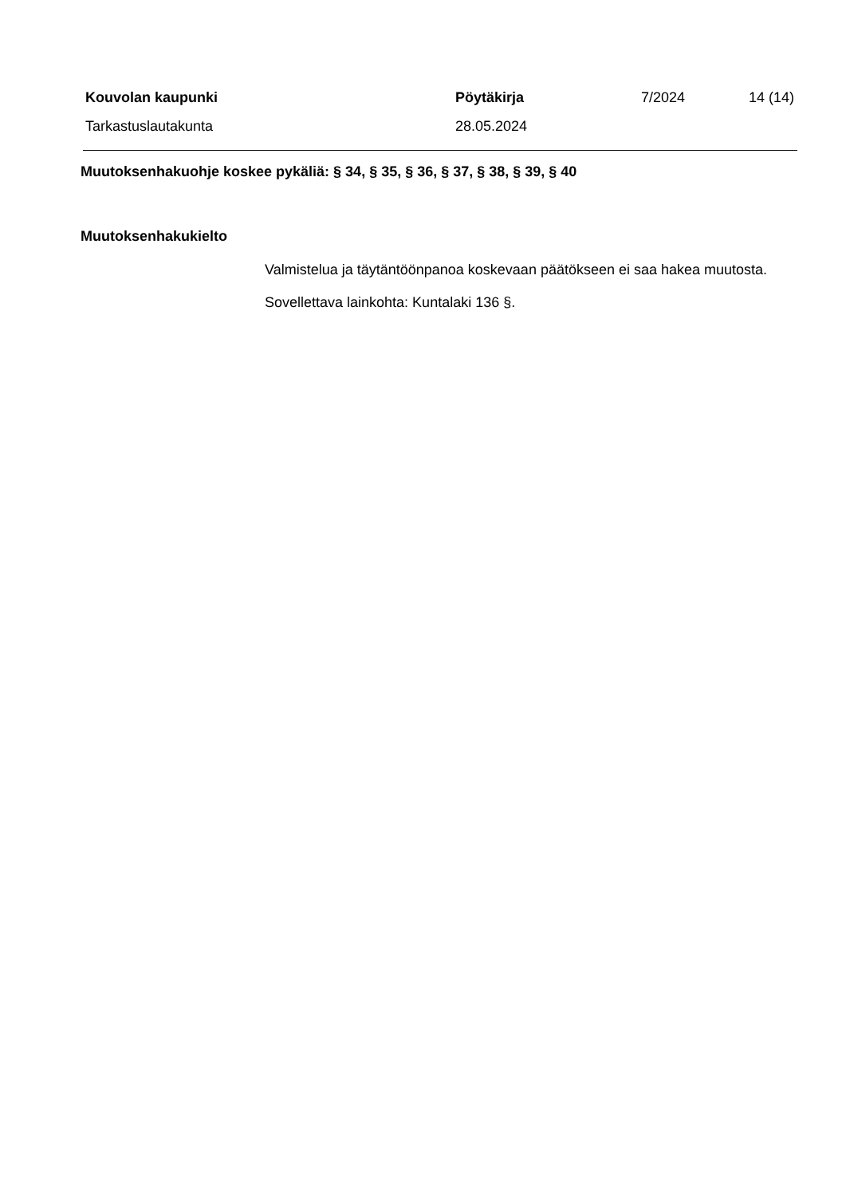Kouvolan kaupunki Pöytäkirja 7/2024 14 (14)
Tarkastuslautakunta 28.05.2024
Muutoksenhakuohje koskee pykäliä: § 34, § 35, § 36, § 37, § 38, § 39, § 40
Muutoksenhakukielto
Valmistelua ja täytäntöönpanoa koskevaan päätökseen ei saa hakea muutosta.
Sovellettava lainkohta: Kuntalaki 136 §.